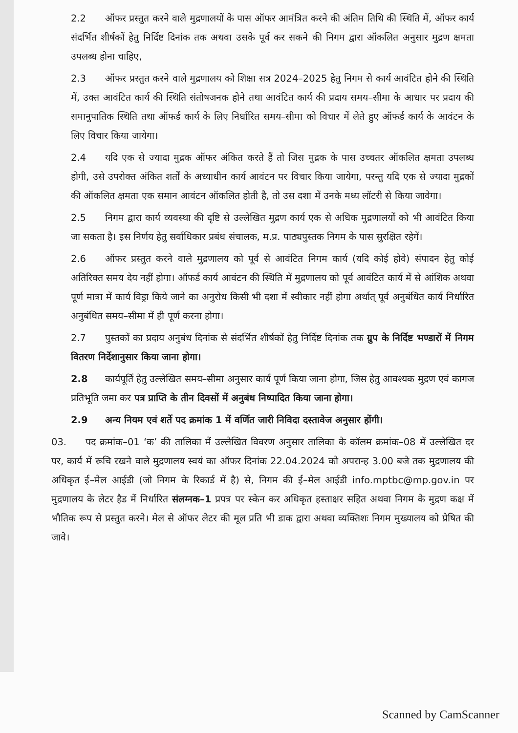2.2 ऑफर प्रस्तुत करने वाले मुद्रणालयों के पास ऑफर आमंत्रित करने की अंतिम तिथि की स्थिति में, ऑफर कार्य संदर्भित शीर्षकों हेतु निर्दिष्ट दिनांक तक अथवा उसके पूर्व कर सकने की निगम द्वारा ऑकलित अनुसार मुद्रण क्षमता उपलब्ध होना चाहिए,
2.3 ऑफर प्रस्तुत करने वाले मुद्रणालय को शिक्षा सत्र 2024–2025 हेतु निगम से कार्य आवंटित होने की स्थिति में, उक्त आवंटित कार्य की स्थिति संतोषजनक होने तथा आवंटित कार्य की प्रदाय समय–सीमा के आधार पर प्रदाय की समानुपातिक स्थिति तथा ऑफर्ड कार्य के लिए निर्धारित समय–सीमा को विचार में लेते हुए ऑफर्ड कार्य के आवंटन के लिए विचार किया जायेगा।
2.4 यदि एक से ज्यादा मुद्रक ऑफर अंकित करते हैं तो जिस मुद्रक के पास उच्चतर ऑकलित क्षमता उपलब्ध होगी, उसे उपरोक्त अंकित शर्तों के अध्याधीन कार्य आवंटन पर विचार किया जायेगा, परन्तु यदि एक से ज्यादा मुद्रकों की ऑकलित क्षमता एक समान आवंटन ऑकलित होती है, तो उस दशा में उनके मध्य लॉटरी से किया जावेगा।
2.5 निगम द्वारा कार्य व्यवस्था की दृष्टि से उल्लेखित मुद्रण कार्य एक से अधिक मुद्रणालयों को भी आवंटित किया जा सकता है। इस निर्णय हेतु सर्वाधिकार प्रबंध संचालक, म.प्र. पाठ्यपुस्तक निगम के पास सुरक्षित रहेगें।
2.6 ऑफर प्रस्तुत करने वाले मुद्रणालय को पूर्व से आवंटित निगम कार्य (यदि कोई होवे) संपादन हेतु कोई अतिरिक्त समय देय नहीं होगा। ऑफर्ड कार्य आवंटन की स्थिति में मुद्रणालय को पूर्व आवंटित कार्य में से आंशिक अथवा पूर्ण मात्रा में कार्य विड्रा किये जाने का अनुरोध किसी भी दशा में स्वीकार नहीं होगा अर्थात् पूर्व अनुबंधित कार्य निर्धारित अनुबंधित समय–सीमा में ही पूर्ण करना होगा।
2.7 पुस्तकों का प्रदाय अनुबंध दिनांक से संदर्भित शीर्षकों हेतु निर्दिष्ट दिनांक तक ग्रुप के निर्दिष्ट भण्डारों में निगम वितरण निर्देशानुसार किया जाना होगा।
2.8 कार्यपूर्ति हेतु उल्लेखित समय–सीमा अनुसार कार्य पूर्ण किया जाना होगा, जिस हेतु आवश्यक मुद्रण एवं कागज प्रतिभूति जमा कर पत्र प्राप्ति के तीन दिवसों में अनुबंध निष्पादित किया जाना होगा।
2.9 अन्य नियम एवं शर्ते पद क्रमांक 1 में वर्णित जारी निविदा दस्तावेज अनुसार होंगी।
03. पद क्रमांक–01 ‘क’ की तालिका में उल्लेखित विवरण अनुसार तालिका के कॉलम क्रमांक–08 में उल्लेखित दर पर, कार्य में रूचि रखने वाले मुद्रणालय स्वयं का ऑफर दिनांक 22.04.2024 को अपरान्ह 3.00 बजे तक मुद्रणालय की अधिकृत ई–मेल आईडी (जो निगम के रिकार्ड में है) से, निगम की ई–मेल आईडी info.mptbc@mp.gov.in पर मुद्रणालय के लेटर हैड में निर्धारित संलग्नक–1 प्रपत्र पर स्केन कर अधिकृत हस्ताक्षर सहित अथवा निगम के मुद्रण कक्ष में भौतिक रूप से प्रस्तुत करने। मेल से ऑफर लेटर की मूल प्रति भी डाक द्वारा अथवा व्यक्तिशः निगम मुख्यालय को प्रेषित की जावे।
Scanned by CamScanner